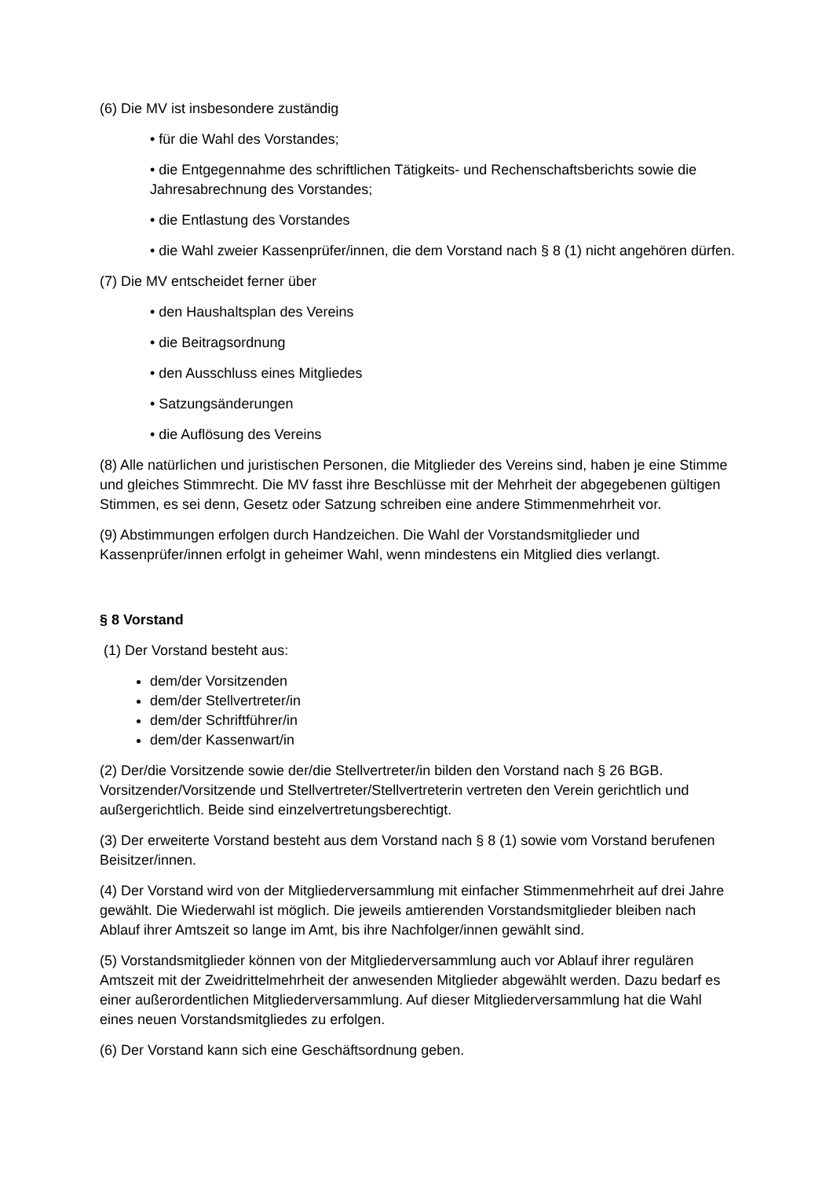(6) Die MV ist insbesondere zuständig
• für die Wahl des Vorstandes;
• die Entgegennahme des schriftlichen Tätigkeits- und Rechenschaftsberichts sowie die Jahresabrechnung des Vorstandes;
• die Entlastung des Vorstandes
• die Wahl zweier Kassenprüfer/innen, die dem Vorstand nach § 8 (1) nicht angehören dürfen.
(7) Die MV entscheidet ferner über
• den Haushaltsplan des Vereins
• die Beitragsordnung
• den Ausschluss eines Mitgliedes
• Satzungsänderungen
• die Auflösung des Vereins
(8) Alle natürlichen und juristischen Personen, die Mitglieder des Vereins sind, haben je eine Stimme und gleiches Stimmrecht. Die MV fasst ihre Beschlüsse mit der Mehrheit der abgegebenen gültigen Stimmen, es sei denn, Gesetz oder Satzung schreiben eine andere Stimmenmehrheit vor.
(9) Abstimmungen erfolgen durch Handzeichen. Die Wahl der Vorstandsmitglieder und Kassenprüfer/innen erfolgt in geheimer Wahl, wenn mindestens ein Mitglied dies verlangt.
§ 8 Vorstand
(1) Der Vorstand besteht aus:
dem/der Vorsitzenden
dem/der Stellvertreter/in
dem/der Schriftführer/in
dem/der Kassenwart/in
(2) Der/die Vorsitzende sowie der/die Stellvertreter/in bilden den Vorstand nach § 26 BGB. Vorsitzender/Vorsitzende und Stellvertreter/Stellvertreterin vertreten den Verein gerichtlich und außergerichtlich. Beide sind einzelvertretungsberechtigt.
(3) Der erweiterte Vorstand besteht aus dem Vorstand nach § 8 (1) sowie vom Vorstand berufenen Beisitzer/innen.
(4) Der Vorstand wird von der Mitgliederversammlung mit einfacher Stimmenmehrheit auf drei Jahre gewählt. Die Wiederwahl ist möglich. Die jeweils amtierenden Vorstandsmitglieder bleiben nach Ablauf ihrer Amtszeit so lange im Amt, bis ihre Nachfolger/innen gewählt sind.
(5) Vorstandsmitglieder können von der Mitgliederversammlung auch vor Ablauf ihrer regulären Amtszeit mit der Zweidrittelmehrheit der anwesenden Mitglieder abgewählt werden. Dazu bedarf es einer außerordentlichen Mitgliederversammlung. Auf dieser Mitgliederversammlung hat die Wahl eines neuen Vorstandsmitgliedes zu erfolgen.
(6) Der Vorstand kann sich eine Geschäftsordnung geben.